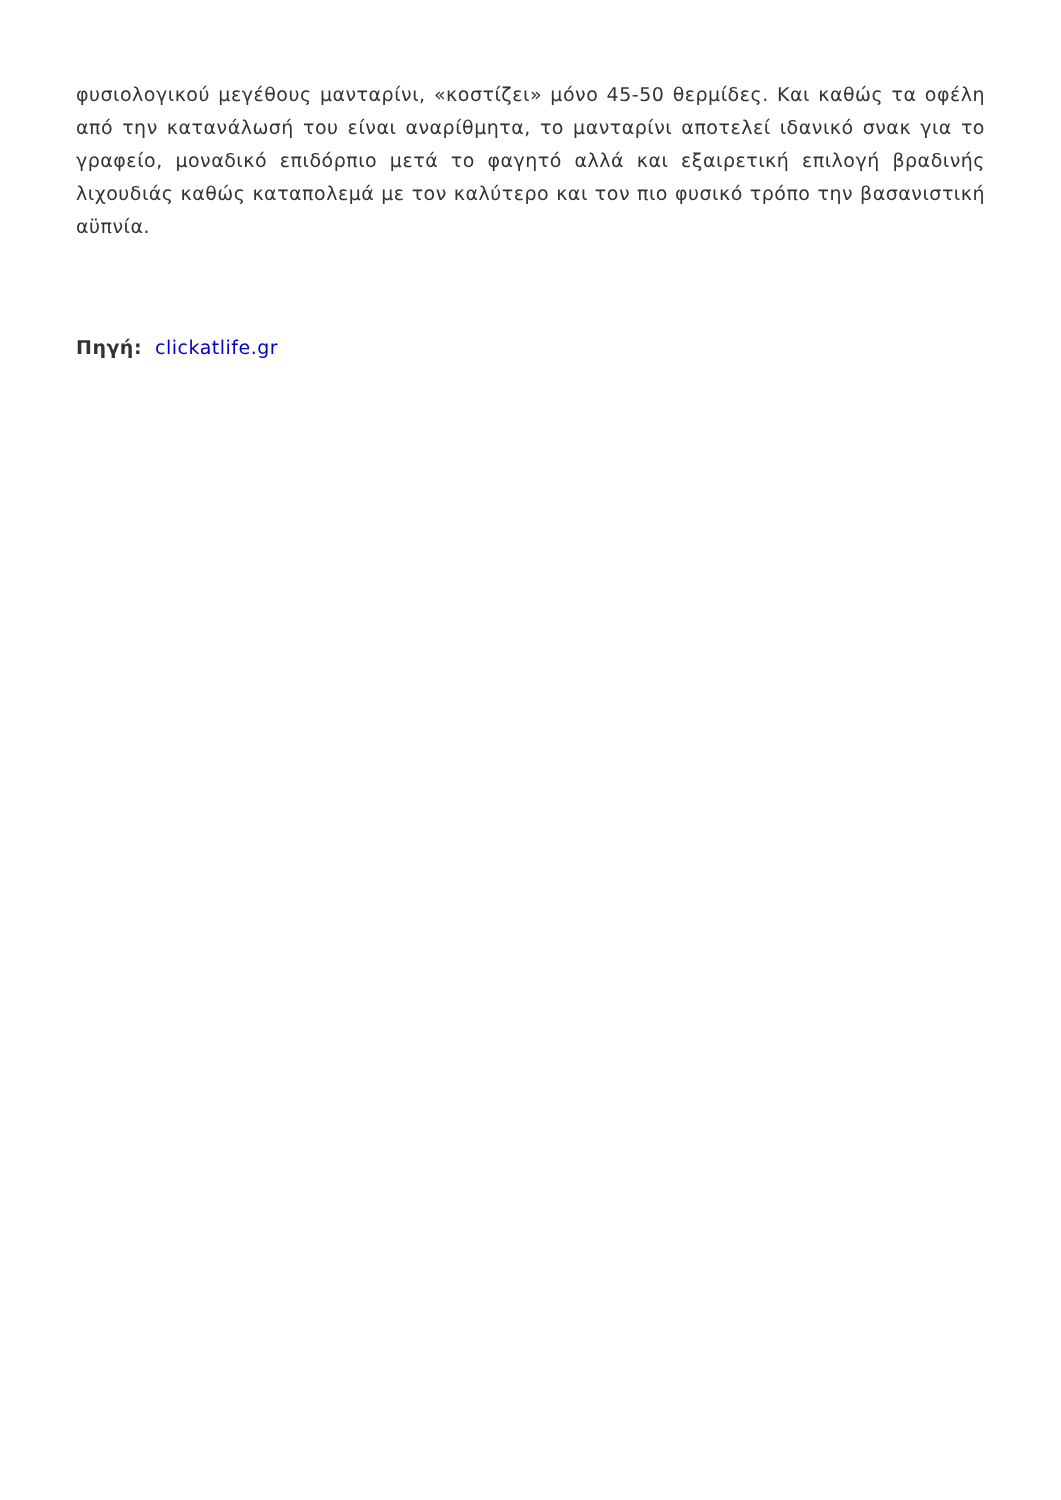φυσιολογικού μεγέθους μανταρίνι, «κοστίζει» μόνο 45-50 θερμίδες. Και καθώς τα οφέλη από την κατανάλωσή του είναι αναρίθμητα, το μανταρίνι αποτελεί ιδανικό σνακ για το γραφείο, μοναδικό επιδόρπιο μετά το φαγητό αλλά και εξαιρετική επιλογή βραδινής λιχουδιάς καθώς καταπολεμά με τον καλύτερο και τον πιο φυσικό τρόπο την βασανιστική αϋπνία.
Πηγή: clickatlife.gr